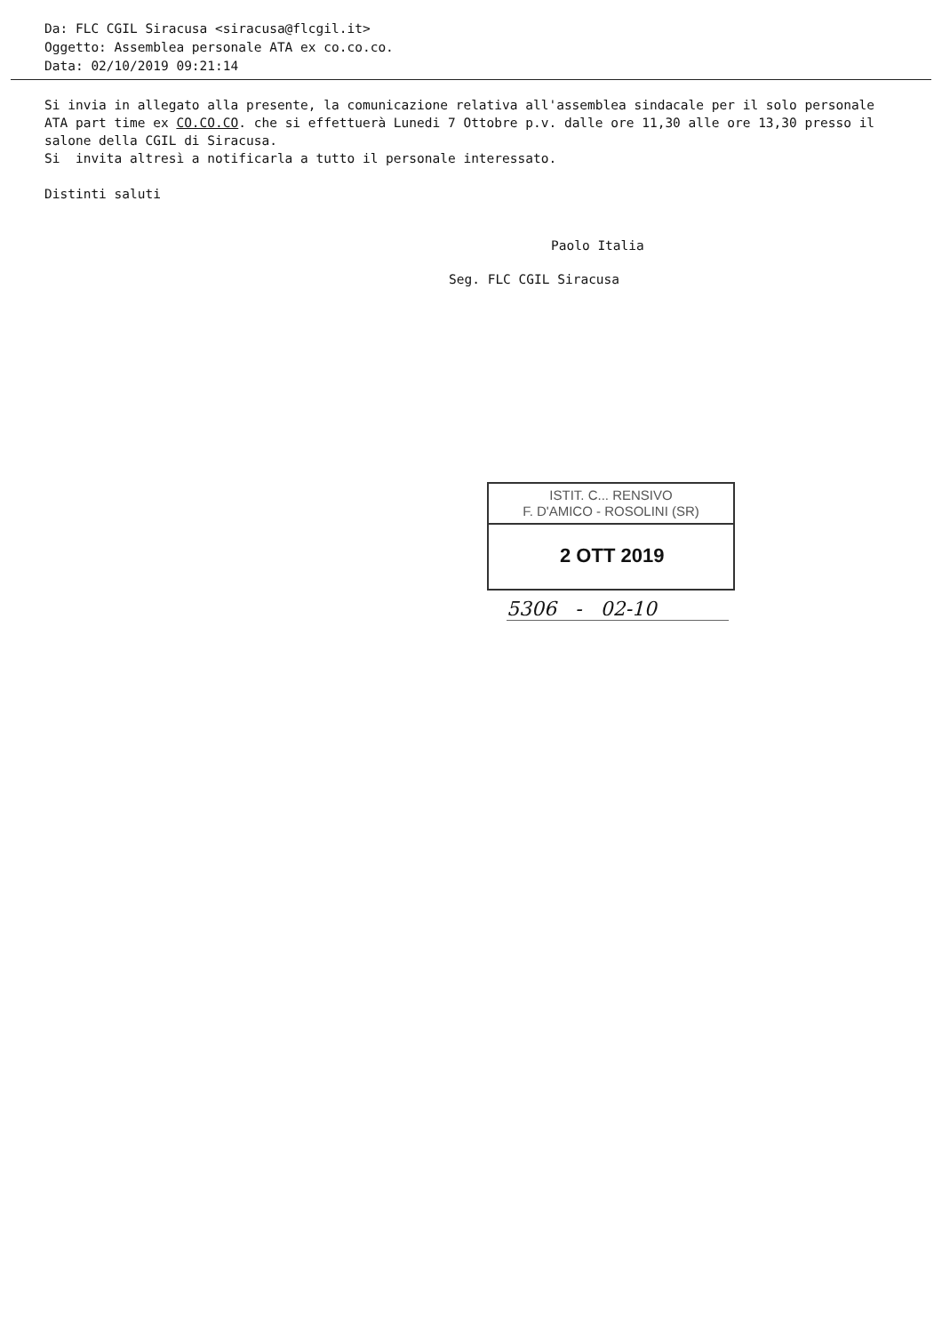Da: FLC CGIL Siracusa <siracusa@flcgil.it>
Oggetto: Assemblea personale ATA ex co.co.co.
Data: 02/10/2019 09:21:14
Si invia in allegato alla presente, la comunicazione relativa all'assemblea sindacale per il solo personale ATA part time ex CO.CO.CO. che si effettuerà Lunedi 7 Ottobre p.v. dalle ore 11,30 alle ore 13,30 presso il salone della CGIL di Siracusa.
Si invita altresì a notificarla a tutto il personale interessato.
Distinti saluti
Paolo Italia
Seg. FLC CGIL Siracusa
ISTIT. C... RENSIVO
F. D'AMICO - ROSOLINI (SR)
2 OTT 2019
5306 - 02-10